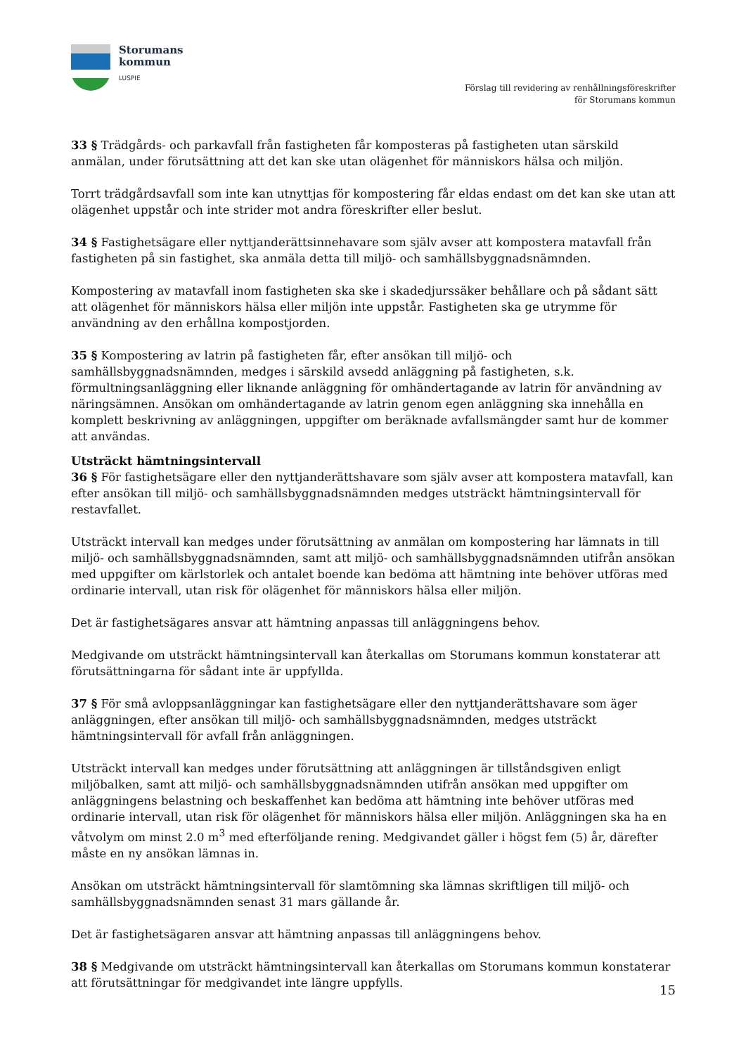Storumans
kommun
LUSPIE
Förslag till revidering av renhållningsföreskrifter
för Storumans kommun
33 § Trädgårds- och parkavfall från fastigheten får komposteras på fastigheten utan särskild anmälan, under förutsättning att det kan ske utan olägenhet för människors hälsa och miljön.
Torrt trädgårdsavfall som inte kan utnyttjas för kompostering får eldas endast om det kan ske utan att olägenhet uppstår och inte strider mot andra föreskrifter eller beslut.
34 § Fastighetsägare eller nyttjanderättsinnehavare som själv avser att kompostera matavfall från fastigheten på sin fastighet, ska anmäla detta till miljö- och samhällsbyggnadsnämnden.
Kompostering av matavfall inom fastigheten ska ske i skadedjurssäker behållare och på sådant sätt att olägenhet för människors hälsa eller miljön inte uppstår. Fastigheten ska ge utrymme för användning av den erhållna kompostjorden.
35 § Kompostering av latrin på fastigheten får, efter ansökan till miljö- och samhällsbyggnadsnämnden, medges i särskild avsedd anläggning på fastigheten, s.k. förmultningsanläggning eller liknande anläggning för omhändertagande av latrin för användning av näringsämnen. Ansökan om omhändertagande av latrin genom egen anläggning ska innehålla en komplett beskrivning av anläggningen, uppgifter om beräknade avfallsmängder samt hur de kommer att användas.
Utsträckt hämtningsintervall
36 § För fastighetsägare eller den nyttjanderättshavare som själv avser att kompostera matavfall, kan efter ansökan till miljö- och samhällsbyggnadsnämnden medges utsträckt hämtningsintervall för restavfallet.
Utsträckt intervall kan medges under förutsättning av anmälan om kompostering har lämnats in till miljö- och samhällsbyggnadsnämnden, samt att miljö- och samhällsbyggnadsnämnden utifrån ansökan med uppgifter om kärlstorlek och antalet boende kan bedöma att hämtning inte behöver utföras med ordinarie intervall, utan risk för olägenhet för människors hälsa eller miljön.
Det är fastighetsägares ansvar att hämtning anpassas till anläggningens behov.
Medgivande om utsträckt hämtningsintervall kan återkallas om Storumans kommun konstaterar att förutsättningarna för sådant inte är uppfyllda.
37 § För små avloppsanläggningar kan fastighetsägare eller den nyttjanderättshavare som äger anläggningen, efter ansökan till miljö- och samhällsbyggnadsnämnden, medges utsträckt hämtningsintervall för avfall från anläggningen.
Utsträckt intervall kan medges under förutsättning att anläggningen är tillståndsgiven enligt miljöbalken, samt att miljö- och samhällsbyggnadsnämnden utifrån ansökan med uppgifter om anläggningens belastning och beskaffenhet kan bedöma att hämtning inte behöver utföras med ordinarie intervall, utan risk för olägenhet för människors hälsa eller miljön. Anläggningen ska ha en våtvolym om minst 2.0 m<sup>3</sup> med efterföljande rening. Medgivandet gäller i högst fem (5) år, därefter måste en ny ansökan lämnas in.
Ansökan om utsträckt hämtningsintervall för slamtömning ska lämnas skriftligen till miljö- och samhällsbyggnadsnämnden senast 31 mars gällande år.
Det är fastighetsägaren ansvar att hämtning anpassas till anläggningens behov.
38 § Medgivande om utsträckt hämtningsintervall kan återkallas om Storumans kommun konstaterar att förutsättningar för medgivandet inte längre uppfylls.
15